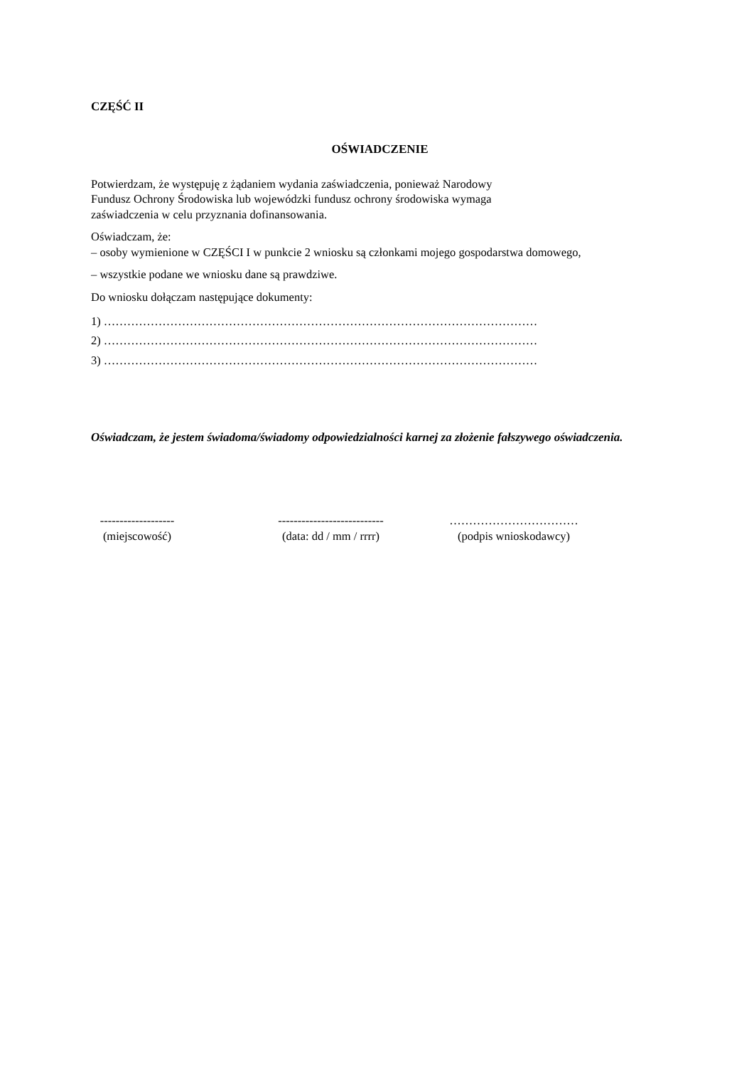CZĘŚĆ II
OŚWIADCZENIE
Potwierdzam, że występuję z żądaniem wydania zaświadczenia, ponieważ Narodowy
Fundusz Ochrony Środowiska lub wojewódzki fundusz ochrony środowiska wymaga
zaświadczenia w celu przyznania dofinansowania.
Oświadczam, że:
– osoby wymienione w CZĘŚCI I w punkcie 2 wniosku są członkami mojego gospodarstwa domowego,
– wszystkie podane we wniosku dane są prawdziwe.
Do wniosku dołączam następujące dokumenty:
1) …………………………………………………………………………………………………
2) …………………………………………………………………………………………………
3) …………………………………………………………………………………………………
Oświadczam, że jestem świadoma/świadomy odpowiedzialności karnej za złożenie fałszywego oświadczenia.
-------------------
(miejscowość)
---------------------------
(data: dd / mm / rrrr)
……………………………
(podpis wnioskodawcy)